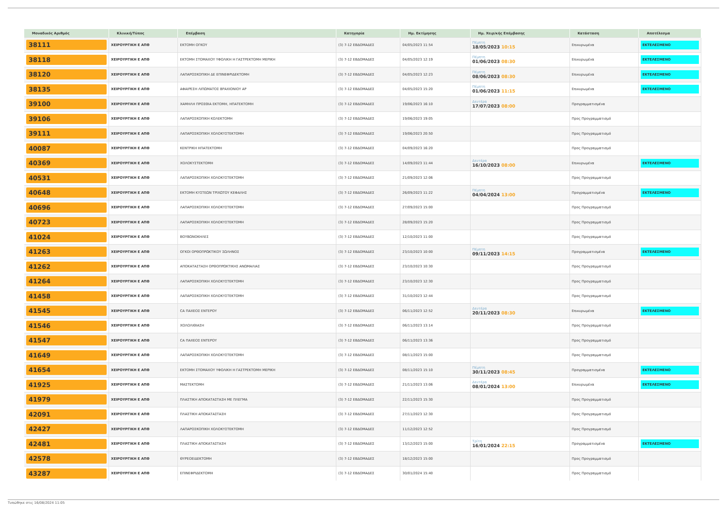| Μοναδικός Αριθμός | Κλινική/Τύπος | Επέμβαση | Κατηγορία | Ημ. Εκτίμησης | Ημ. Χειρ/κής Επέμβασης | Κατάσταση | Αποτέλεσμα |
| --- | --- | --- | --- | --- | --- | --- | --- |
| 38111 | ΧΕΙΡΟΥΡΓΙΚΗ Ε ΑΠΘ | ΕΚΤΟΜΗ ΟΓΚΟΥ | (3) 7-12 ΕΒΔΟΜΑΔΕΣ | 04/05/2023 11:54 | Πέμπτη 18/05/2023 10:15 | Επικυρωμένα | ΕΚΤΕΛΕΣΜΕΝΟ |
| 38118 | ΧΕΙΡΟΥΡΓΙΚΗ Ε ΑΠΘ | ΕΚΤΟΜΗ ΣΤΟΜΑΧΟΥ ΥΦΟΛΙΚΗ Η ΓΑΣΤΡΕΚΤΟΜΗ ΜΕΡΙΚΗ | (3) 7-12 ΕΒΔΟΜΑΔΕΣ | 04/05/2023 12:19 | Πέμπτη 01/06/2023 08:30 | Επικυρωμένα | ΕΚΤΕΛΕΣΜΕΝΟ |
| 38120 | ΧΕΙΡΟΥΡΓΙΚΗ Ε ΑΠΘ | ΛΑΠΑΡΟΣΚΟΠΙΚΗ ΔΕ ΕΠΙΝΕΦΡΙΔΕΚΤΟΜΗ | (3) 7-12 ΕΒΔΟΜΑΔΕΣ | 04/05/2023 12:23 | Πέμπτη 08/06/2023 08:30 | Επικυρωμένα | ΕΚΤΕΛΕΣΜΕΝΟ |
| 38135 | ΧΕΙΡΟΥΡΓΙΚΗ Ε ΑΠΘ | ΑΦΑΙΡΕΣΗ ΛΙΠΩΜΑΤΟΣ ΒΡΑΧΙΟΝΙΟΥ ΑΡ | (3) 7-12 ΕΒΔΟΜΑΔΕΣ | 04/05/2023 15:20 | Πέμπτη 01/06/2023 11:15 | Επικυρωμένα | ΕΚΤΕΛΕΣΜΕΝΟ |
| 39100 | ΧΕΙΡΟΥΡΓΙΚΗ Ε ΑΠΘ | ΧΑΜΗΛΗ ΠΡΟΣΘΙΑ ΕΚΤΟΜΗ, ΗΠΑΤΕΚΤΟΜΗ | (3) 7-12 ΕΒΔΟΜΑΔΕΣ | 19/06/2023 16:10 | Δευτέρα 17/07/2023 08:00 | Προγραμματισμένα | |
| 39106 | ΧΕΙΡΟΥΡΓΙΚΗ Ε ΑΠΘ | ΛΑΠΑΡΟΣΚΟΠΙΚΗ ΚΟΛΕΚΤΟΜΗ | (3) 7-12 ΕΒΔΟΜΑΔΕΣ | 19/06/2023 19:05 | | Προς Προγραμματισμό | |
| 39111 | ΧΕΙΡΟΥΡΓΙΚΗ Ε ΑΠΘ | ΛΑΠΑΡΟΣΚΟΠΙΚΗ ΧΟΛΟΚΥΣΤΕΚΤΟΜΗ | (3) 7-12 ΕΒΔΟΜΑΔΕΣ | 19/06/2023 20:50 | | Προς Προγραμματισμό | |
| 40087 | ΧΕΙΡΟΥΡΓΙΚΗ Ε ΑΠΘ | ΚΕΝΤΡΙΚΗ ΗΠΑΤΕΚΤΟΜΗ | (3) 7-12 ΕΒΔΟΜΑΔΕΣ | 04/09/2023 16:20 | | Προς Προγραμματισμό | |
| 40369 | ΧΕΙΡΟΥΡΓΙΚΗ Ε ΑΠΘ | ΧΟΛΟΚΥΣΤΕΚΤΟΜΗ | (3) 7-12 ΕΒΔΟΜΑΔΕΣ | 14/09/2023 11:44 | Δευτέρα 16/10/2023 08:00 | Επικυρωμένα | ΕΚΤΕΛΕΣΜΕΝΟ |
| 40531 | ΧΕΙΡΟΥΡΓΙΚΗ Ε ΑΠΘ | ΛΑΠΑΡΟΣΚΟΠΙΚΗ ΧΟΛΟΚΥΣΤΕΚΤΟΜΗ | (3) 7-12 ΕΒΔΟΜΑΔΕΣ | 21/09/2023 12:06 | | Προς Προγραμματισμό | |
| 40648 | ΧΕΙΡΟΥΡΓΙΚΗ Ε ΑΠΘ | ΕΚΤΟΜΗ ΚΥΣΤΕΩΝ ΤΡΙΧΩΤΟΥ ΚΕΦΑΛΗΣ | (3) 7-12 ΕΒΔΟΜΑΔΕΣ | 26/09/2023 11:22 | Πέμπτη 04/04/2024 13:00 | Προγραμματισμένα | ΕΚΤΕΛΕΣΜΕΝΟ |
| 40696 | ΧΕΙΡΟΥΡΓΙΚΗ Ε ΑΠΘ | ΛΑΠΑΡΟΣΚΟΠΙΚΗ ΧΟΛΟΚΥΣΤΕΚΤΟΜΗ | (3) 7-12 ΕΒΔΟΜΑΔΕΣ | 27/09/2023 15:00 | | Προς Προγραμματισμό | |
| 40723 | ΧΕΙΡΟΥΡΓΙΚΗ Ε ΑΠΘ | ΛΑΠΑΡΟΣΚΟΠΙΚΗ ΧΟΛΟΚΥΣΤΕΚΤΟΜΗ | (3) 7-12 ΕΒΔΟΜΑΔΕΣ | 28/09/2023 15:20 | | Προς Προγραμματισμό | |
| 41024 | ΧΕΙΡΟΥΡΓΙΚΗ Ε ΑΠΘ | ΒΟΥΒΩΝΟΚΗΛΕΣ | (3) 7-12 ΕΒΔΟΜΑΔΕΣ | 12/10/2023 11:00 | | Προς Προγραμματισμό | |
| 41263 | ΧΕΙΡΟΥΡΓΙΚΗ Ε ΑΠΘ | ΟΓΚΟΙ ΟΡΘΟΠΡΩΚΤΙΚΟΥ ΣΩΛΗΝΟΣ | (3) 7-12 ΕΒΔΟΜΑΔΕΣ | 23/10/2023 10:00 | Πέμπτη 09/11/2023 14:15 | Προγραμματισμένα | ΕΚΤΕΛΕΣΜΕΝΟ |
| 41262 | ΧΕΙΡΟΥΡΓΙΚΗ Ε ΑΠΘ | ΑΠΟΚΑΤΑΣΤΑΣΗ ΟΡΘΟΠΡΩΚΤΙΚΗΣ ΑΝΩΜΑΛΙΑΣ | (3) 7-12 ΕΒΔΟΜΑΔΕΣ | 23/10/2023 10:30 | | Προς Προγραμματισμό | |
| 41264 | ΧΕΙΡΟΥΡΓΙΚΗ Ε ΑΠΘ | ΛΑΠΑΡΟΣΚΟΠΙΚΗ ΧΟΛΟΚΥΣΤΕΚΤΟΜΗ | (3) 7-12 ΕΒΔΟΜΑΔΕΣ | 23/10/2023 12:30 | | Προς Προγραμματισμό | |
| 41458 | ΧΕΙΡΟΥΡΓΙΚΗ Ε ΑΠΘ | ΛΑΠΑΡΟΣΚΟΠΙΚΗ ΧΟΛΟΚΥΣΤΕΚΤΟΜΗ | (3) 7-12 ΕΒΔΟΜΑΔΕΣ | 31/10/2023 12:44 | | Προς Προγραμματισμό | |
| 41545 | ΧΕΙΡΟΥΡΓΙΚΗ Ε ΑΠΘ | CA ΠΑΧΕΟΣ ΕΝΤΕΡΟΥ | (3) 7-12 ΕΒΔΟΜΑΔΕΣ | 06/11/2023 12:52 | Δευτέρα 20/11/2023 08:30 | Επικυρωμένα | ΕΚΤΕΛΕΣΜΕΝΟ |
| 41546 | ΧΕΙΡΟΥΡΓΙΚΗ Ε ΑΠΘ | ΧΟΛΟΛΙΘΙΑΣΗ | (3) 7-12 ΕΒΔΟΜΑΔΕΣ | 06/11/2023 13:14 | | Προς Προγραμματισμό | |
| 41547 | ΧΕΙΡΟΥΡΓΙΚΗ Ε ΑΠΘ | CA ΠΑΧΕΟΣ ΕΝΤΕΡΟΥ | (3) 7-12 ΕΒΔΟΜΑΔΕΣ | 06/11/2023 13:36 | | Προς Προγραμματισμό | |
| 41649 | ΧΕΙΡΟΥΡΓΙΚΗ Ε ΑΠΘ | ΛΑΠΑΡΟΣΚΟΠΙΚΗ ΧΟΛΟΚΥΣΤΕΚΤΟΜΗ | (3) 7-12 ΕΒΔΟΜΑΔΕΣ | 08/11/2023 15:00 | | Προς Προγραμματισμό | |
| 41654 | ΧΕΙΡΟΥΡΓΙΚΗ Ε ΑΠΘ | ΕΚΤΟΜΗ ΣΤΟΜΑΧΟΥ ΥΦΟΛΙΚΗ Η ΓΑΣΤΡΕΚΤΟΜΗ ΜΕΡΙΚΗ | (3) 7-12 ΕΒΔΟΜΑΔΕΣ | 08/11/2023 15:10 | Πέμπτη 30/11/2023 08:45 | Προγραμματισμένα | ΕΚΤΕΛΕΣΜΕΝΟ |
| 41925 | ΧΕΙΡΟΥΡΓΙΚΗ Ε ΑΠΘ | ΜΑΣΤΕΚΤΟΜΗ | (3) 7-12 ΕΒΔΟΜΑΔΕΣ | 21/11/2023 13:06 | Δευτέρα 08/01/2024 13:00 | Επικυρωμένα | ΕΚΤΕΛΕΣΜΕΝΟ |
| 41979 | ΧΕΙΡΟΥΡΓΙΚΗ Ε ΑΠΘ | ΠΛΑΣΤΙΚΗ ΑΠΟΚΑΤΑΣΤΑΣΗ ΜΕ ΠΛΕΓΜΑ | (3) 7-12 ΕΒΔΟΜΑΔΕΣ | 22/11/2023 15:30 | | Προς Προγραμματισμό | |
| 42091 | ΧΕΙΡΟΥΡΓΙΚΗ Ε ΑΠΘ | ΠΛΑΣΤΙΚΗ ΑΠΟΚΑΤΑΣΤΑΣΗ | (3) 7-12 ΕΒΔΟΜΑΔΕΣ | 27/11/2023 12:30 | | Προς Προγραμματισμό | |
| 42427 | ΧΕΙΡΟΥΡΓΙΚΗ Ε ΑΠΘ | ΛΑΠΑΡΟΣΚΟΠΙΚΗ ΧΟΛΟΚΥΣΤΕΚΤΟΜΗ | (3) 7-12 ΕΒΔΟΜΑΔΕΣ | 11/12/2023 12:52 | | Προς Προγραμματισμό | |
| 42481 | ΧΕΙΡΟΥΡΓΙΚΗ Ε ΑΠΘ | ΠΛΑΣΤΙΚΗ ΑΠΟΚΑΤΑΣΤΑΣΗ | (3) 7-12 ΕΒΔΟΜΑΔΕΣ | 13/12/2023 15:00 | Τρίτη 16/01/2024 22:15 | Προγραμματισμένα | ΕΚΤΕΛΕΣΜΕΝΟ |
| 42578 | ΧΕΙΡΟΥΡΓΙΚΗ Ε ΑΠΘ | ΘΥΡΕΟΕΙΔΕΚΤΟΜΗ | (3) 7-12 ΕΒΔΟΜΑΔΕΣ | 18/12/2023 15:00 | | Προς Προγραμματισμό | |
| 43287 | ΧΕΙΡΟΥΡΓΙΚΗ Ε ΑΠΘ | ΕΠΙΝΕΦΡΙΔΕΚΤΟΜΗ | (3) 7-12 ΕΒΔΟΜΑΔΕΣ | 30/01/2024 15:40 | | Προς Προγραμματισμό | |
Τυπώθηκε στις 16/08/2024 11:05